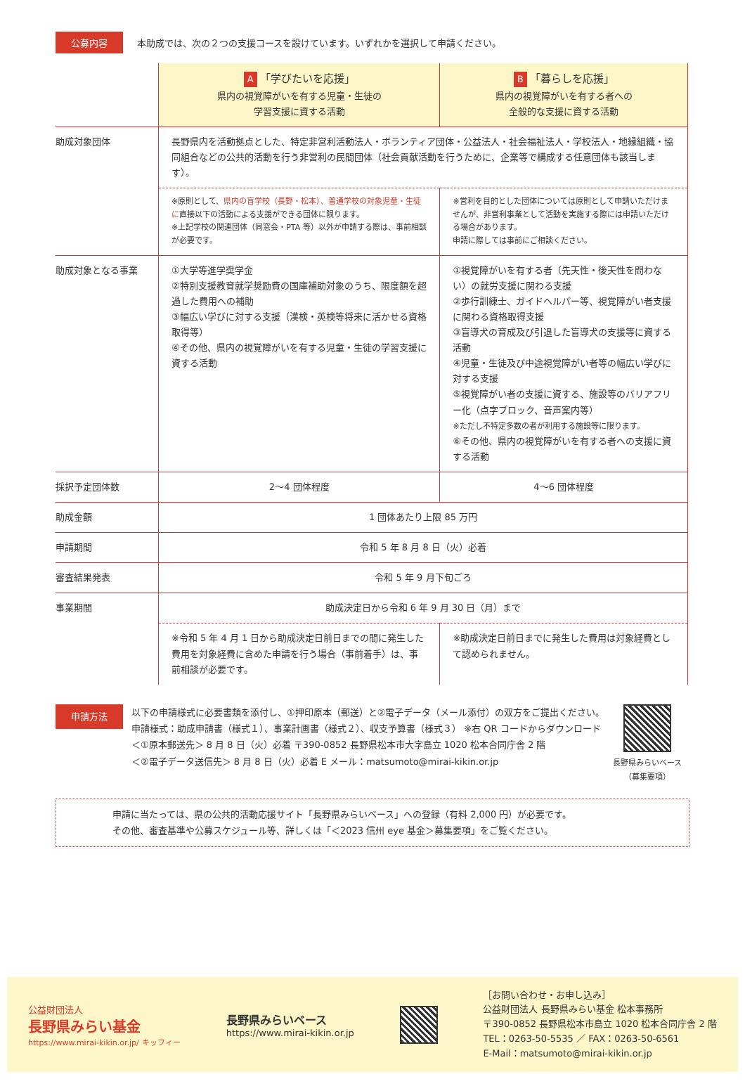公募内容 本助成では、次の２つの支援コースを設けています。いずれかを選択して申請ください。
| | A 「学びたいを応援」 県内の視覚障がいを有する児童・生徒の 学習支援に資する活動 | B 「暮らしを応援」 県内の視覚障がいを有する者への 全般的な支援に資する活動 |
| 助成対象団体 | 長野県内を活動拠点とした、特定非営利活動法人・ボランティア団体・公益法人・社会福祉法人・学校法人・地縁組織・協同組合などの公共的活動を行う非営利の民間団体（社会貢献活動を行うために、企業等で構成する任意団体も該当します）。 | |
| | ※原則として、 県内の盲学校（長野・松本）、普通学校の対象児童・生徒に 直接以下の活動による支援ができる団体に限ります。 ※上記学校の関連団体（同窓会・PTA 等）以外が申請する際は、事前相談が必要です。 | ※営利を目的とした団体については原則として申請いただけませんが、非営利事業として活動を実施する際には申請いただける場合があります。 申請に際しては事前にご相談ください。 |
| 助成対象となる事業 | ①大学等進学奨学金 ②特別支援教育就学奨励費の国庫補助対象のうち、限度額を超過した費用への補助 ③幅広い学びに対する支援（漢検・英検等将来に活かせる資格取得等） ④その他、県内の視覚障がいを有する児童・生徒の学習支援に資する活動 | ①視覚障がいを有する者（先天性・後天性を問わない）の就労支援に関わる支援 ②歩行訓練士、ガイドヘルパー等、視覚障がい者支援に関わる資格取得支援 ③盲導犬の育成及び引退した盲導犬の支援等に資する活動 ④児童・生徒及び中途視覚障がい者等の幅広い学びに対する支援 ⑤視覚障がい者の支援に資する、施設等のバリアフリー化（点字ブロック、音声案内等） ※ただし不特定多数の者が利用する施設等に限ります。 ⑥その他、県内の視覚障がいを有する者への支援に資する活動 |
| 採択予定団体数 | 2～4 団体程度 | 4～6 団体程度 |
| 助成金額 | 1 団体あたり上限 85 万円 | |
| 申請期間 | 令和 5 年 8 月 8 日（火）必着 | |
| 審査結果発表 | 令和 5 年 9 月下旬ごろ | |
| 事業期間 | 助成決定日から令和 6 年 9 月 30 日（月）まで | |
| | ※令和 5 年 4 月 1 日から助成決定日前日までの間に発生した費用を対象経費に含めた申請を行う場合（事前着手）は、事前相談が必要です。 | ※助成決定日前日までに発生した費用は対象経費として認められません。 |
申請方法
以下の申請様式に必要書類を添付し、①押印原本（郵送）と②電子データ（メール添付）の双方をご提出ください。
申請様式：助成申請書（様式１）、事業計画書（様式２）、収支予算書（様式３） ※右 QR コードからダウンロード
＜①原本郵送先＞ 8 月 8 日（火）必着 〒390-0852 長野県松本市大字島立 1020 松本合同庁舎 2 階
＜②電子データ送信先＞ 8 月 8 日（火）必着 E メール：matsumoto@mirai-kikin.or.jp
長野県みらいベース
（募集要項）
申請に当たっては、県の公共的活動応援サイト「長野県みらいベース」への登録（有料 2,000 円）が必要です。
その他、審査基準や公募スケジュール等、詳しくは「＜2023 信州 eye 基金＞募集要項」をご覧ください。
公益財団法人
長野県みらい基金
https://www.mirai-kikin.or.jp/ キッフィー
長野県みらいベース
https://www.mirai-kikin.or.jp
［お問い合わせ・お申し込み］
公益財団法人 長野県みらい基金 松本事務所
〒390-0852 長野県松本市島立 1020 松本合同庁舎 2 階
TEL：0263-50-5535 ／ FAX：0263-50-6561
E-Mail：matsumoto@mirai-kikin.or.jp